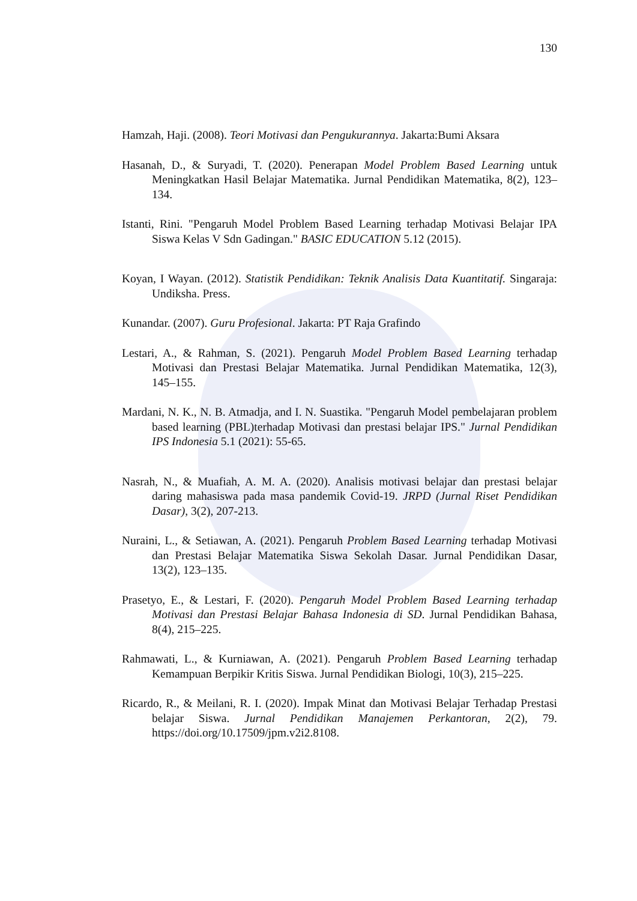130
Hamzah, Haji. (2008). Teori Motivasi dan Pengukurannya. Jakarta:Bumi Aksara
Hasanah, D., & Suryadi, T. (2020). Penerapan Model Problem Based Learning untuk Meningkatkan Hasil Belajar Matematika. Jurnal Pendidikan Matematika, 8(2), 123–134.
Istanti, Rini. "Pengaruh Model Problem Based Learning terhadap Motivasi Belajar IPA Siswa Kelas V Sdn Gadingan." BASIC EDUCATION 5.12 (2015).
Koyan, I Wayan. (2012). Statistik Pendidikan: Teknik Analisis Data Kuantitatif. Singaraja: Undiksha. Press.
Kunandar. (2007). Guru Profesional. Jakarta: PT Raja Grafindo
Lestari, A., & Rahman, S. (2021). Pengaruh Model Problem Based Learning terhadap Motivasi dan Prestasi Belajar Matematika. Jurnal Pendidikan Matematika, 12(3), 145–155.
Mardani, N. K., N. B. Atmadja, and I. N. Suastika. "Pengaruh Model pembelajaran problem based learning (PBL)terhadap Motivasi dan prestasi belajar IPS." Jurnal Pendidikan IPS Indonesia 5.1 (2021): 55-65.
Nasrah, N., & Muafiah, A. M. A. (2020). Analisis motivasi belajar dan prestasi belajar daring mahasiswa pada masa pandemik Covid-19. JRPD (Jurnal Riset Pendidikan Dasar), 3(2), 207-213.
Nuraini, L., & Setiawan, A. (2021). Pengaruh Problem Based Learning terhadap Motivasi dan Prestasi Belajar Matematika Siswa Sekolah Dasar. Jurnal Pendidikan Dasar, 13(2), 123–135.
Prasetyo, E., & Lestari, F. (2020). Pengaruh Model Problem Based Learning terhadap Motivasi dan Prestasi Belajar Bahasa Indonesia di SD. Jurnal Pendidikan Bahasa, 8(4), 215–225.
Rahmawati, L., & Kurniawan, A. (2021). Pengaruh Problem Based Learning terhadap Kemampuan Berpikir Kritis Siswa. Jurnal Pendidikan Biologi, 10(3), 215–225.
Ricardo, R., & Meilani, R. I. (2020). Impak Minat dan Motivasi Belajar Terhadap Prestasi belajar Siswa. Jurnal Pendidikan Manajemen Perkantoran, 2(2), 79. https://doi.org/10.17509/jpm.v2i2.8108.